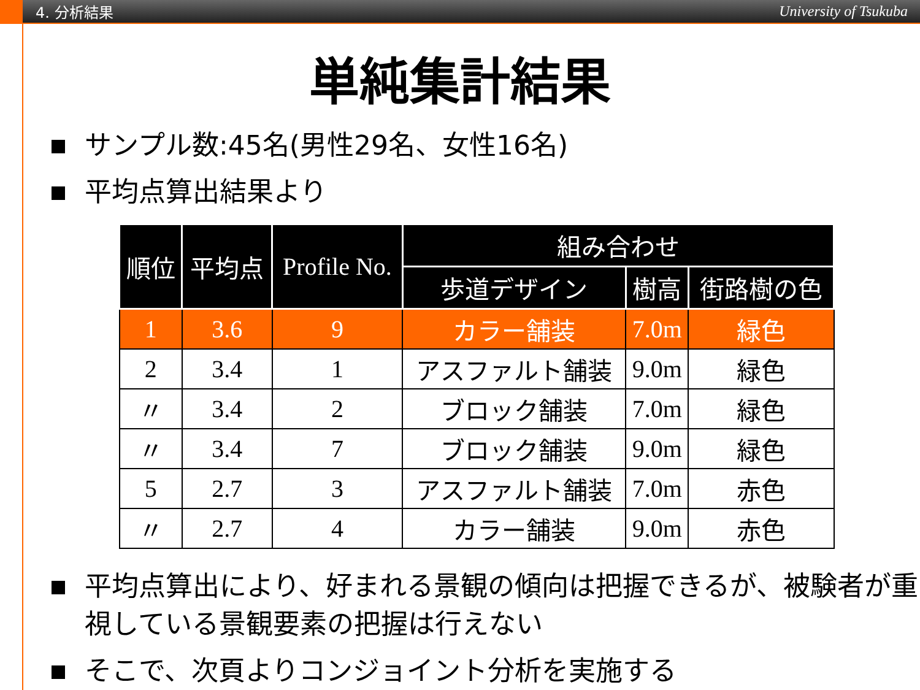4. 分析結果 University of Tsukuba
単純集計結果
サンプル数:45名(男性29名、女性16名)
平均点算出結果より
| 順位 | 平均点 | Profile No. | 組み合わせ | | |
| --- | --- | --- | --- | --- | --- |
| | | | 歩道デザイン | 樹高 | 街路樹の色 |
| 1 | 3.6 | 9 | カラー舗装 | 7.0m | 緑色 |
| 2 | 3.4 | 1 | アスファルト舗装 | 9.0m | 緑色 |
| 〃 | 3.4 | 2 | ブロック舗装 | 7.0m | 緑色 |
| 〃 | 3.4 | 7 | ブロック舗装 | 9.0m | 緑色 |
| 5 | 2.7 | 3 | アスファルト舗装 | 7.0m | 赤色 |
| 〃 | 2.7 | 4 | カラー舗装 | 9.0m | 赤色 |
平均点算出により、好まれる景観の傾向は把握できるが、被験者が重視している景観要素の把握は行えない
そこで、次頁よりコンジョイント分析を実施する